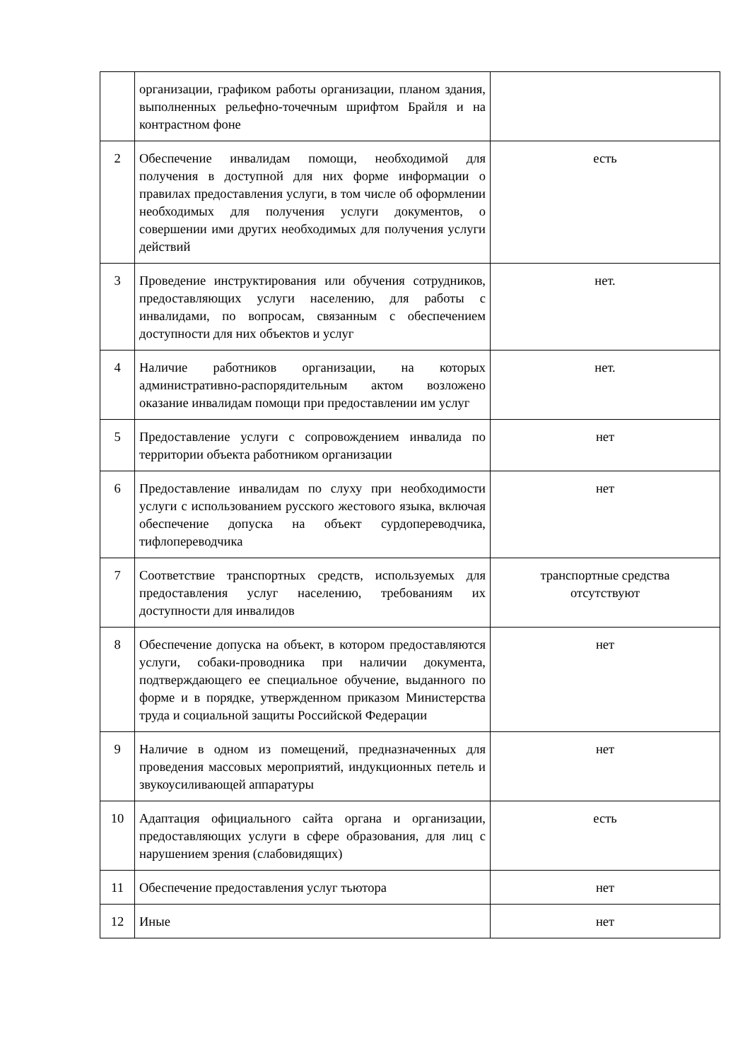| | организации, графиком работы организации, планом здания, выполненных рельефно-точечным шрифтом Брайля и на контрастном фоне | |
| 2 | Обеспечение инвалидам помощи, необходимой для получения в доступной для них форме информации о правилах предоставления услуги, в том числе об оформлении необходимых для получения услуги документов, о совершении ими других необходимых для получения услуги действий | есть |
| 3 | Проведение инструктирования или обучения сотрудников, предоставляющих услуги населению, для работы с инвалидами, по вопросам, связанным с обеспечением доступности для них объектов и услуг | нет. |
| 4 | Наличие работников организации, на которых административно-распорядительным актом возложено оказание инвалидам помощи при предоставлении им услуг | нет. |
| 5 | Предоставление услуги с сопровождением инвалида по территории объекта работником организации | нет |
| 6 | Предоставление инвалидам по слуху при необходимости услуги с использованием русского жестового языка, включая обеспечение допуска на объект сурдопереводчика, тифлопереводчика | нет |
| 7 | Соответствие транспортных средств, используемых для предоставления услуг населению, требованиям их доступности для инвалидов | транспортные средства отсутствуют |
| 8 | Обеспечение допуска на объект, в котором предоставляются услуги, собаки-проводника при наличии документа, подтверждающего ее специальное обучение, выданного по форме и в порядке, утвержденном приказом Министерства труда и социальной защиты Российской Федерации | нет |
| 9 | Наличие в одном из помещений, предназначенных для проведения массовых мероприятий, индукционных петель и звукоусиливающей аппаратуры | нет |
| 10 | Адаптация официального сайта органа и организации, предоставляющих услуги в сфере образования, для лиц с нарушением зрения (слабовидящих) | есть |
| 11 | Обеспечение предоставления услуг тьютора | нет |
| 12 | Иные | нет |